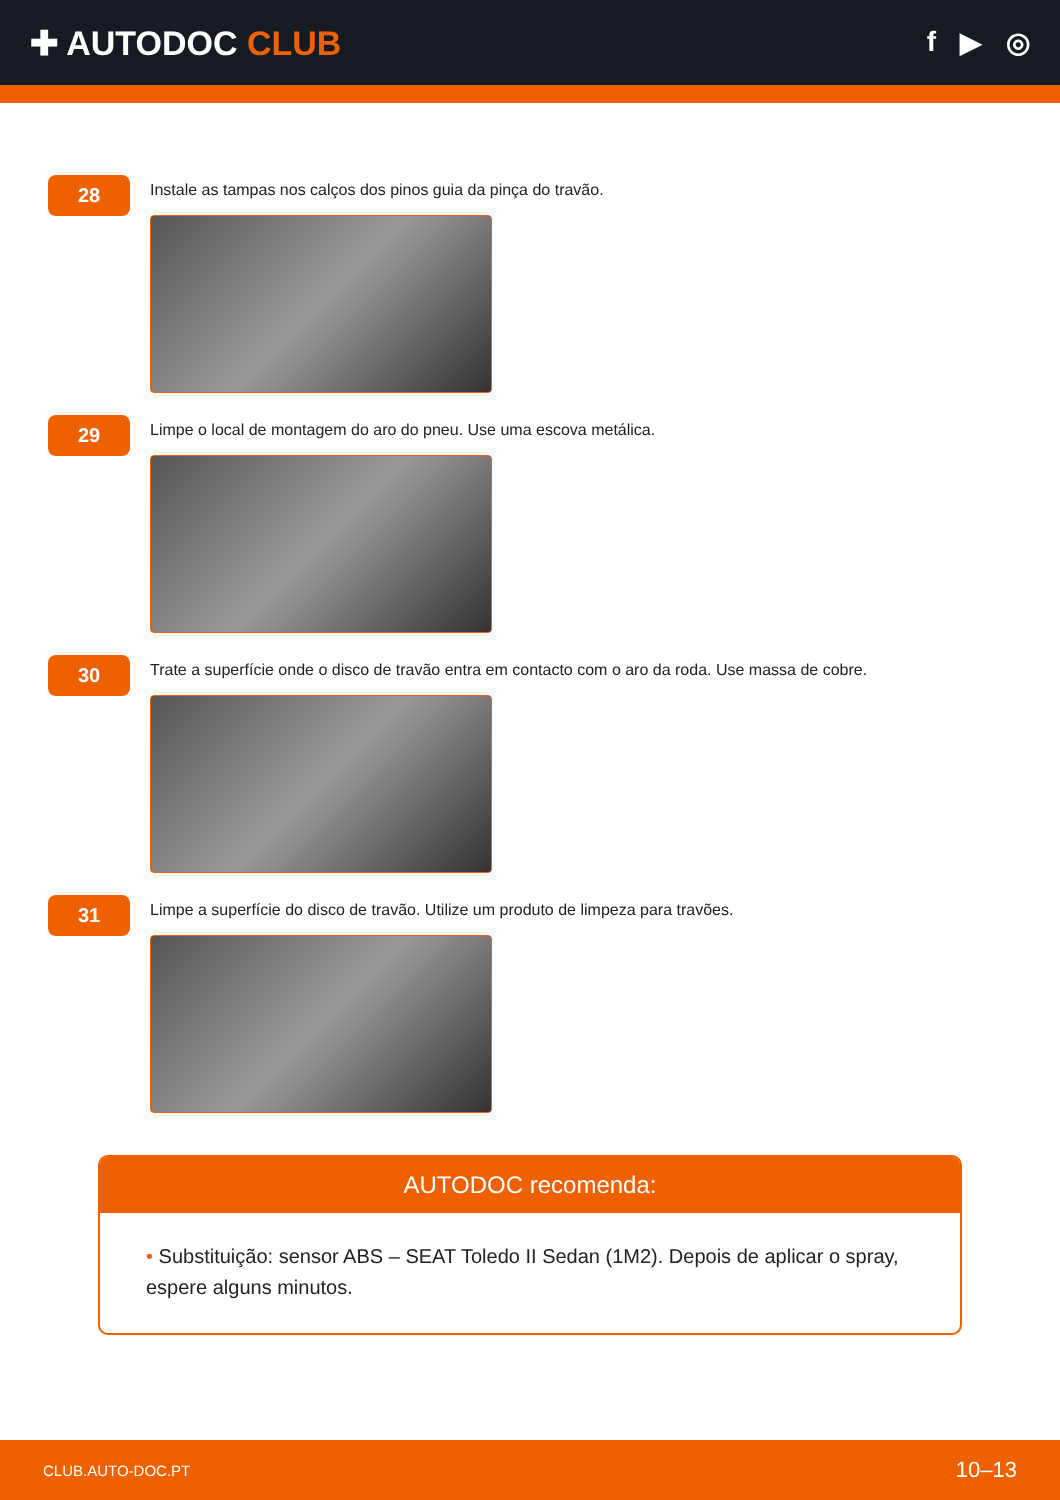✚ AUTODOC CLUB
f ▶ ◎
28
Instale as tampas nos calços dos pinos guia da pinça do travão.
29
Limpe o local de montagem do aro do pneu. Use uma escova metálica.
30
Trate a superfície onde o disco de travão entra em contacto com o aro da roda. Use massa de cobre.
31
Limpe a superfície do disco de travão. Utilize um produto de limpeza para travões.
AUTODOC recomenda:
• Substituição: sensor ABS – SEAT Toledo II Sedan (1M2). Depois de aplicar o spray, espere alguns minutos.
CLUB.AUTO-DOC.PT 10–13